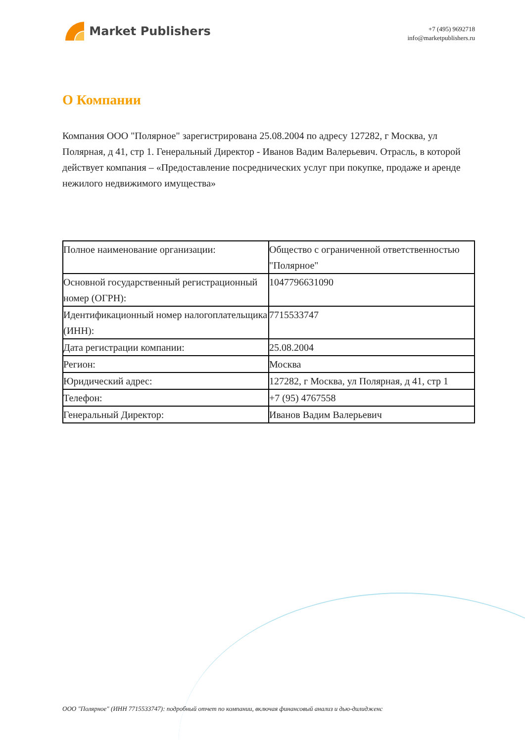Market Publishers
+7 (495) 9692718
info@marketpublishers.ru
О Компании
Компания ООО "Полярное" зарегистрирована 25.08.2004 по адресу 127282, г Москва, ул Полярная, д 41, стр 1. Генеральный Директор - Иванов Вадим Валерьевич. Отрасль, в которой действует компания – «Предоставление посреднических услуг при покупке, продаже и аренде нежилого недвижимого имущества»
| Полное наименование организации: | Общество с ограниченной ответственностью "Полярное" |
| Основной государственный регистрационный номер (ОГРН): | 1047796631090 |
| Идентификационный номер налогоплательщика (ИНН): | 7715533747 |
| Дата регистрации компании: | 25.08.2004 |
| Регион: | Москва |
| Юридический адрес: | 127282, г Москва, ул Полярная, д 41, стр 1 |
| Телефон: | +7 (95) 4767558 |
| Генеральный Директор: | Иванов Вадим Валерьевич |
ООО "Полярное" (ИНН 7715533747): подробный отчет по компании, включая финансовый анализ и дью-дилидженс